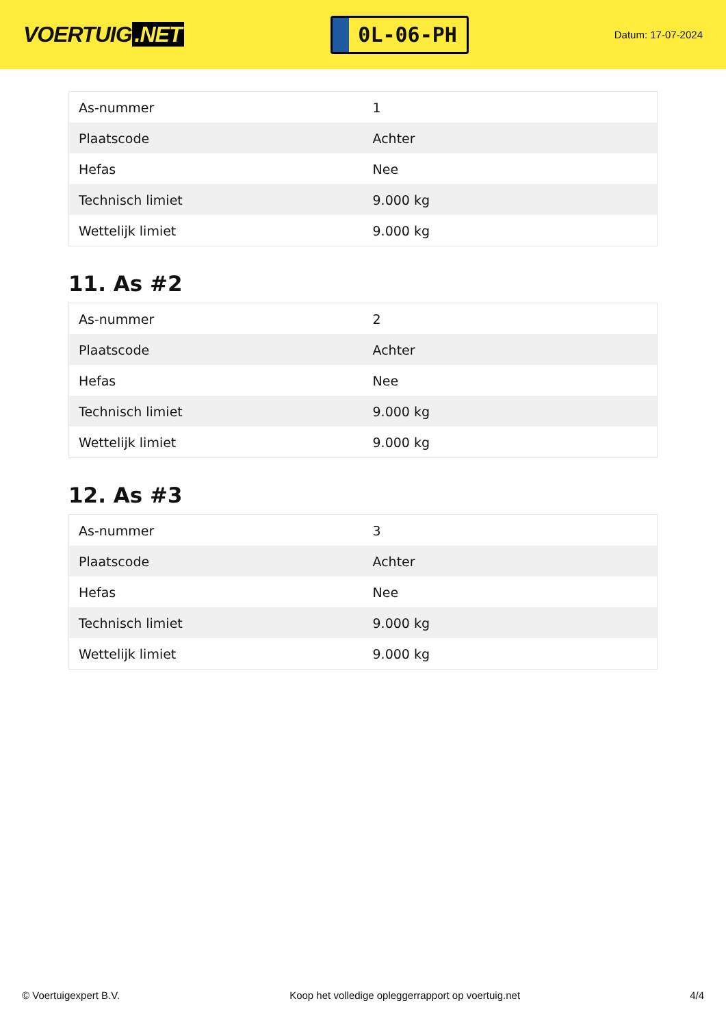VOERTUIG.NET
0L-06-PH
Datum: 17-07-2024
| As-nummer | 1 |
| Plaatscode | Achter |
| Hefas | Nee |
| Technisch limiet | 9.000 kg |
| Wettelijk limiet | 9.000 kg |
11. As #2
| As-nummer | 2 |
| Plaatscode | Achter |
| Hefas | Nee |
| Technisch limiet | 9.000 kg |
| Wettelijk limiet | 9.000 kg |
12. As #3
| As-nummer | 3 |
| Plaatscode | Achter |
| Hefas | Nee |
| Technisch limiet | 9.000 kg |
| Wettelijk limiet | 9.000 kg |
© Voertuigexpert B.V. Koop het volledige opleggerrapport op voertuig.net 4/4